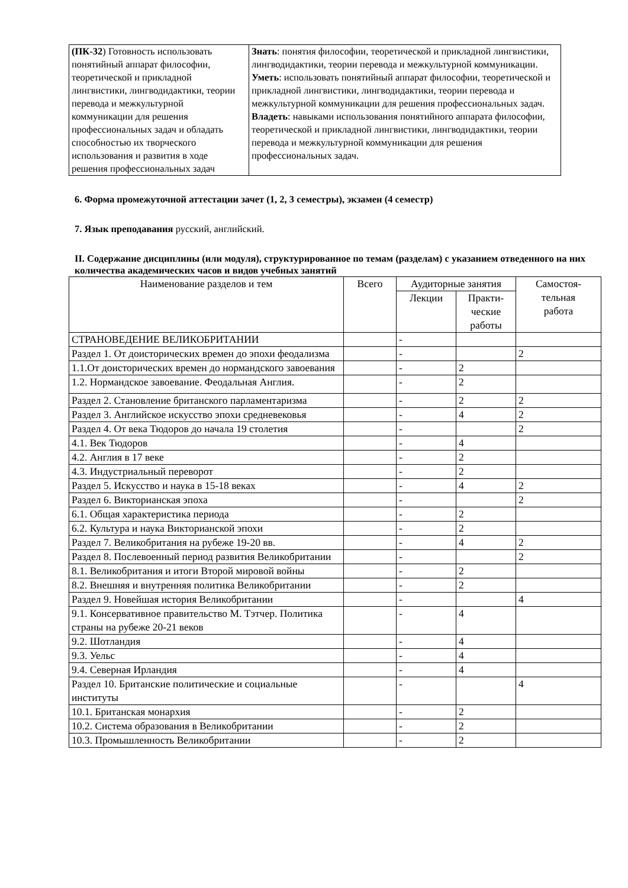| (ПК-32 ) Готовность использовать понятийный аппарат философии, теоретической и прикладной лингвистики, лингводидактики, теории перевода и межкультурной коммуникации для решения профессиональных задач и обладать способностью их творческого использования и развития в ходе решения профессиональных задач | Знать : понятия философии, теоретической и прикладной лингвистики, лингводидактики, теории перевода и межкультурной коммуникации. Уметь : использовать понятийный аппарат философии, теоретической и прикладной лингвистики, лингводидактики, теории перевода и межкультурной коммуникации для решения профессиональных задач. Владеть : навыками использования понятийного аппарата философии, теоретической и прикладной лингвистики, лингводидактики, теории перевода и межкультурной коммуникации для решения профессиональных задач. |
6. Форма промежуточной аттестации зачет (1, 2, 3 семестры), экзамен (4 семестр)
7. Язык преподавания русский, английский.
II. Содержание дисциплины (или модуля), структурированное по темам (разделам) с указанием отведенного на них количества академических часов и видов учебных занятий
| Наименование разделов и тем | Всего | Аудиторные занятия | | Самостоя- тельная работа |
| --- | --- | --- | --- | --- |
| | | Лекции | Практи- ческие работы | |
| СТРАНОВЕДЕНИЕ ВЕЛИКОБРИТАНИИ | | - | | |
| Раздел 1. От доисторических времен до эпохи феодализма | | - | | 2 |
| 1.1.От доисторических времен до нормандского завоевания | | - | 2 | |
| 1.2. Нормандское завоевание. Феодальная Англия. | | - | 2 | |
| Раздел 2. Становление британского парламентаризма | | - | 2 | 2 |
| Раздел 3. Английское искусство эпохи средневековья | | - | 4 | 2 |
| Раздел 4. От века Тюдоров до начала 19 столетия | | - | | 2 |
| 4.1. Век Тюдоров | | - | 4 | |
| 4.2. Англия в 17 веке | | - | 2 | |
| 4.3. Индустриальный переворот | | - | 2 | |
| Раздел 5. Искусство и наука в 15-18 веках | | - | 4 | 2 |
| Раздел 6. Викторианская эпоха | | - | | 2 |
| 6.1. Общая характеристика периода | | - | 2 | |
| 6.2. Культура и наука Викторианской эпохи | | - | 2 | |
| Раздел 7. Великобритания на рубеже 19-20 вв. | | - | 4 | 2 |
| Раздел 8. Послевоенный период развития Великобритании | | - | | 2 |
| 8.1. Великобритания и итоги Второй мировой войны | | - | 2 | |
| 8.2. Внешняя и внутренняя политика Великобритании | | - | 2 | |
| Раздел 9. Новейшая история Великобритании | | - | | 4 |
| 9.1. Консервативное правительство М. Тэтчер. Политика страны на рубеже 20-21 веков | | - | 4 | |
| 9.2. Шотландия | | - | 4 | |
| 9.3. Уельс | | - | 4 | |
| 9.4. Северная Ирландия | | - | 4 | |
| Раздел 10. Британские политические и социальные институты | | - | | 4 |
| 10.1. Британская монархия | | - | 2 | |
| 10.2. Система образования в Великобритании | | - | 2 | |
| 10.3. Промышленность Великобритании | | - | 2 | |